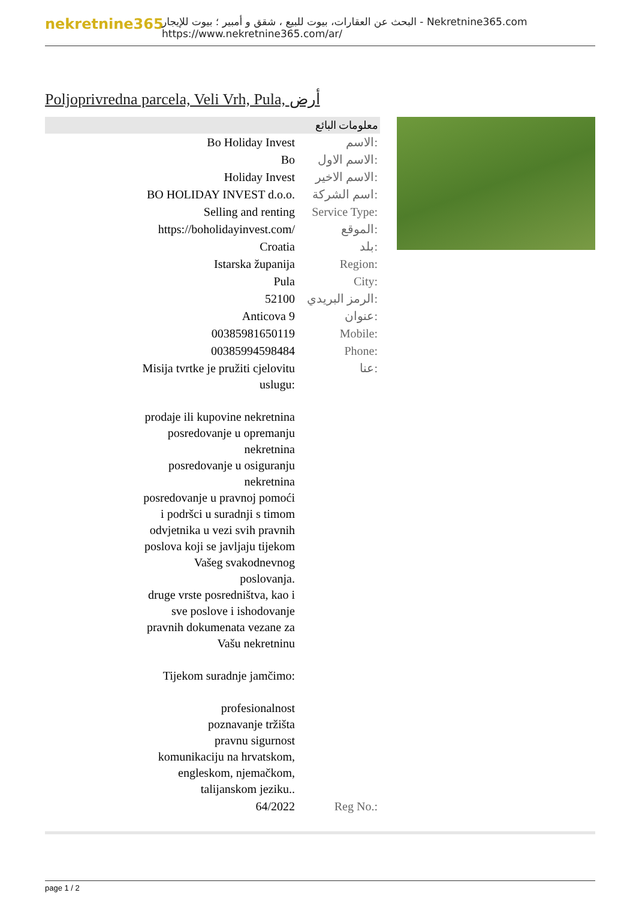nekretnine365
البحث عن العقارات، بيوت للبيع ، شقق و أمبير ؛ بيوت للإيجار - Nekretnine365.com
https://www.nekretnine365.com/ar/
Poljoprivredna parcela, Veli Vrh, Pula, أرض
| معلومات البائع | |
| --- | --- |
| Bo Holiday Invest | الاسم: |
| Bo | الاسم الاول: |
| Holiday Invest | الاسم الاخير: |
| BO HOLIDAY INVEST d.o.o. | اسم الشركة: |
| Selling and renting | Service Type: |
| https://boholidayinvest.com/ | الموقع: |
| Croatia | بلد: |
| Istarska županija | Region: |
| Pula | City: |
| 52100 | الرمز البريدي: |
| Anticova 9 | عنوان: |
| 00385981650119 | Mobile: |
| 00385994598484 | Phone: |
| Misija tvrtke je pružiti cjelovitu uslugu: prodaje ili kupovine nekretnina posredovanje u opremanju nekretnina posredovanje u osiguranju nekretnina posredovanje u pravnoj pomoći i podršci u suradnji s timom odvjetnika u vezi svih pravnih poslova koji se javljaju tijekom Vašeg svakodnevnog poslovanja. druge vrste posredništva, kao i sve poslove i ishodovanje pravnih dokumenata vezane za Vašu nekretninu Tijekom suradnje jamčimo: profesionalnost poznavanje tržišta pravnu sigurnost komunikaciju na hrvatskom, engleskom, njemačkom, talijanskom jeziku.. | عنا: |
| 64/2022 | Reg No.: |
page 1 / 2